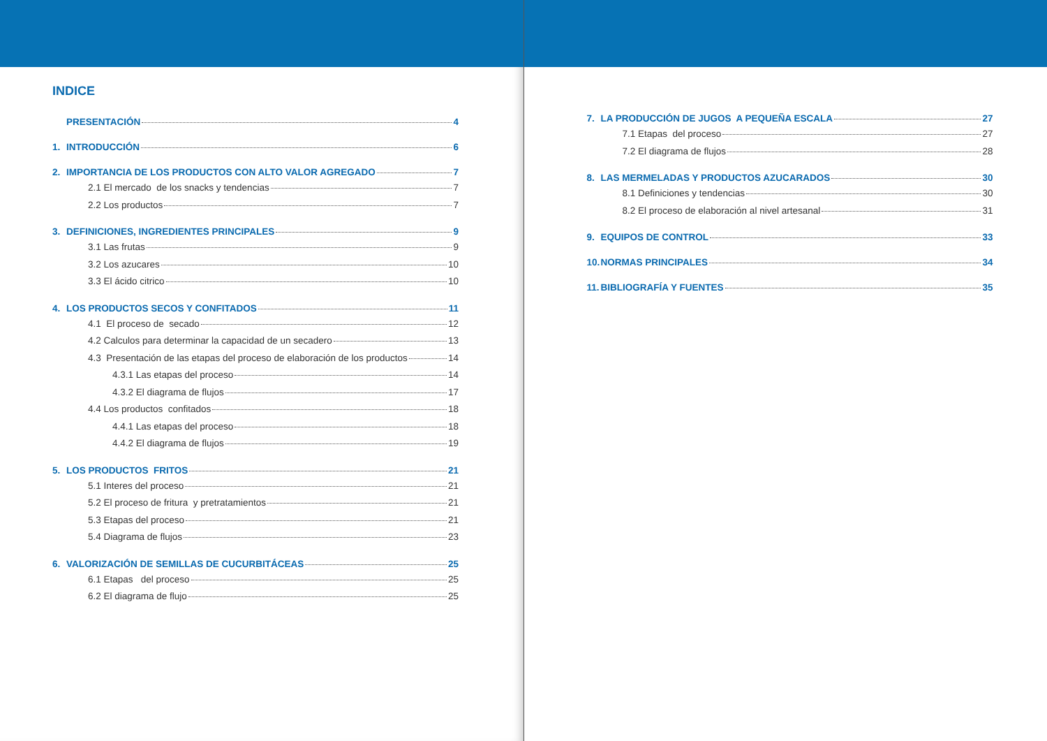INDICE
PRESENTACIÓN 4
1. INTRODUCCIÓN 6
2. IMPORTANCIA DE LOS PRODUCTOS CON ALTO VALOR AGREGADO 7
2.1 El mercado de los snacks y tendencias 7
2.2 Los productos 7
3. DEFINICIONES, INGREDIENTES PRINCIPALES 9
3.1 Las frutas 9
3.2 Los azucares 10
3.3 El ácido citrico 10
4. LOS PRODUCTOS SECOS Y CONFITADOS 11
4.1 El proceso de secado 12
4.2 Calculos para determinar la capacidad de un secadero 13
4.3 Presentación de las etapas del proceso de elaboración de los productos 14
4.3.1 Las etapas del proceso 14
4.3.2 El diagrama de flujos 17
4.4 Los productos confitados 18
4.4.1 Las etapas del proceso 18
4.4.2 El diagrama de flujos 19
5. LOS PRODUCTOS FRITOS 21
5.1 Interes del proceso 21
5.2 El proceso de fritura y pretratamientos 21
5.3 Etapas del proceso 21
5.4 Diagrama de flujos 23
6. VALORIZACIÓN DE SEMILLAS DE CUCURBITÁCEAS 25
6.1 Etapas del proceso 25
6.2 El diagrama de flujo 25
7. LA PRODUCCIÓN DE JUGOS A PEQUEÑA ESCALA 27
7.1 Etapas del proceso 27
7.2 El diagrama de flujos 28
8. LAS MERMELADAS Y PRODUCTOS AZUCARADOS 30
8.1 Definiciones y tendencias 30
8.2 El proceso de elaboración al nivel artesanal 31
9. EQUIPOS DE CONTROL 33
10. NORMAS PRINCIPALES 34
11. BIBLIOGRAFÍA Y FUENTES 35